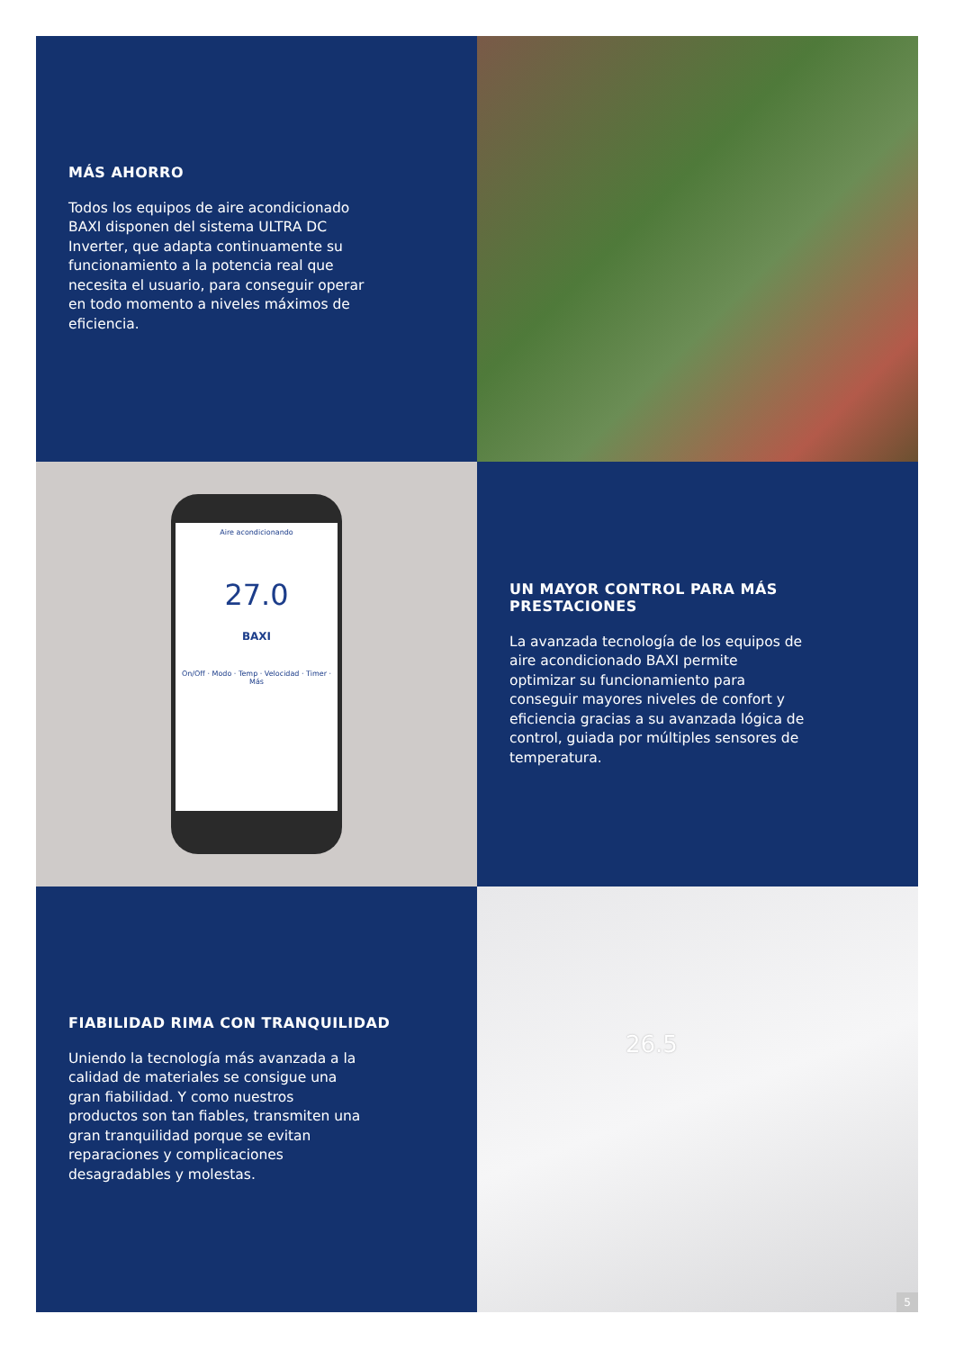MÁS AHORRO
Todos los equipos de aire acondicionado BAXI disponen del sistema ULTRA DC Inverter, que adapta continuamente su funcionamiento a la potencia real que necesita el usuario, para conseguir operar en todo momento a niveles máximos de eficiencia.
Aire acondicionando
27.0
BAXI
On/Off · Modo · Temp · Velocidad · Timer · Más
UN MAYOR CONTROL PARA MÁS PRESTACIONES
La avanzada tecnología de los equipos de aire acondicionado BAXI permite optimizar su funcionamiento para conseguir mayores niveles de confort y eficiencia gracias a su avanzada lógica de control, guiada por múltiples sensores de temperatura.
FIABILIDAD RIMA CON TRANQUILIDAD
Uniendo la tecnología más avanzada a la calidad de materiales se consigue una gran fiabilidad. Y como nuestros productos son tan fiables, transmiten una gran tranquilidad porque se evitan reparaciones y complicaciones desagradables y molestas.
26.5
5